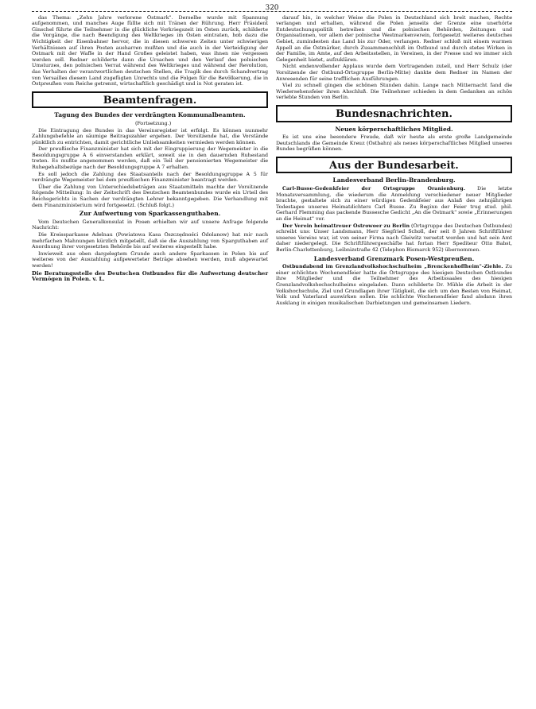320
das Thema: „Zehn Jahre verlorene Ostmark". Derselbe wurde mit Spannung aufgenommen, und manches Auge füllte sich mit Tränen der Rührung. Herr Präsident Ginschel führte die Teilnehmer in die glückliche Vorkriegszeit im Osten zurück, schilderte die Vorgänge, die nach Beendigung des Weltkrieges im Osten eintraten, hob dazu die Wichtigkeit der Eisenbahner hervor, die in diesen schweren Zeiten unter schwierigen Verhältnissen auf ihren Posten ausharren mußten und die auch in der Verteidigung der Ostmark mit der Waffe in der Hand Großes geleistet haben, was ihnen nie vergessen werden soll. Redner schilderte dann die Ursachen und den Verlauf des polnischen Umsturzes, den polnischen Verrat während des Weltkrieges und während der Revolution, das Verhalten der verantwortlichen deutschen Stellen, die Tragik des durch Schandvertrag von Versailles diesem Land zugefügten Unrechts und die Folgen für die Bevölkerung, die in Ostpreußen vom Reiche getrennt, wirtschaftlich geschädigt und in Not geraten ist.
Beamtenfragen.
Tagung des Bundes der verdrängten Kommunalbeamten.
(Fortsetzung.)
Die Eintragung des Bundes in das Vereinsregister ist erfolgt. Es können nunmehr Zahlungsbefehle an säumige Beitragszahler ergehen. Der Vorsitzende hat, die Vorstände pünktlich zu entrichten, damit gerichtliche Unliebsamkeiten vermieden werden können.
Der preußische Finanzminister hat sich mit der Eingruppierung der Wegemeister in die Besoldungsgruppe A 6 einverstanden erklärt, soweit sie in den dauernden Ruhestand treten. Es mußte angenommen werden, daß ein Teil der pensionierten Wegemeister die Ruhegehaltsbezüge nach der Besoldungsgruppe A 7 erhalten.
Es soll jedoch die Zahlung des Staatsanteils nach der Besoldungsgruppe A 5 für verdrängte Wegemeister bei dem preußischen Finanzminister beantragt werden.
Über die Zahlung von Unterschiedsbeträgen aus Staatsmitteln machte der Vorsitzende folgende Mitteilung: In der Zeitschrift des Deutschen Beamtenbundes wurde ein Urteil des Reichsgerichts in Sachen der verdrängten Lehrer bekanntgegeben. Die Verhandlung mit dem Finanzministerium wird fortgesetzt. (Schluß folgt.)
Zur Aufwertung von Sparkassenguthaben.
Vom Deutschen Generalkonsulat in Posen erhielten wir auf unsere Anfrage folgende Nachricht:
Die Kreissparkasse Adelnau (Powiatowa Kasa Oszczędności Odolanow) hat mir nach mehrfachen Mahnungen kürzlich mitgeteilt, daß sie die Auszahlung von Sparguthaben auf Anordnung ihrer vorgesetzten Behörde bis auf weiteres eingestellt habe.
Inwieweit aus oben dargelegtem Grunde auch andere Sparkassen in Polen bis auf weiteres von der Auszahlung aufgewerteter Beträge absehen werden, muß abgewartet werden!
Die Beratungsstelle des Deutschen Ostbundes für die Aufwertung deutscher Vermögen in Polen. v. L.
darauf hin, in welcher Weise die Polen in Deutschland sich breit machen, Rechte verlangen und erhalten, während die Polen jenseits der Grenze eine unerhörte Entdeutschungspolitik betreiben und die polnischen Behörden, Zeitungen und Organisationen, vor allem der polnische Westmarkenverein, fortgesetzt weiteres deutsches Gebiet, zumindesten das Land bis zur Oder, verlangen. Redner schloß mit einem warmen Appell an die Ostmärker, durch Zusammenschluß im Ostbund und durch stetes Wirken in der Familie, im Amte, auf den Arbeitsstellen, in Vereinen, in der Presse und wo immer sich Gelegenheit bietet, aufzuklären.
Nicht endenwollender Applaus wurde dem Vortragenden zuteil, und Herr Schulz (der Vorsitzende der Ostbund-Ortsgruppe Berlin-Mitte) dankte dem Redner im Namen der Anwesenden für seine trefflichen Ausführungen.
Viel zu schnell gingen die schönen Stunden dahin. Lange nach Mitternacht fand die Wiedersehensfeier ihren Abschluß. Die Teilnehmer schieden in dem Gedanken an schön verlebte Stunden von Berlin.
Bundesnachrichten.
Neues körperschaftliches Mitglied.
Es ist uns eine besondere Freude, daß wir heute als erste große Landgemeinde Deutschlands die Gemeinde Kreuz (Ostbahn) als neues körperschaftliches Mitglied unseres Bundes begrüßen können.
Aus der Bundesarbeit.
Landesverband Berlin-Brandenburg.
Carl-Busse-Gedenkfeier der Ortsgruppe Oranienburg. Die letzte Monatsversammlung, die wiederum die Anmeldung verschiedener neuer Mitglieder brachte, gestaltete sich zu einer würdigen Gedenkfeier aus Anlaß des zehnjährigen Todestages unseres Heimatdichters Carl Busse. Zu Beginn der Feier trug stud. phil. Gerhard Flemming das packende Bussesche Gedicht „An die Ostmark" sowie „Erinnerungen an die Heimat" vor.
Der Verein heimattreuer Ostrowoer zu Berlin (Ortsgruppe des Deutschen Ostbundes) schreibt uns: Unser Landsmann, Herr Siegfried Scholl, der seit 8 Jahren Schriftführer unseres Vereins war, ist von seiner Firma nach Gleiwitz versetzt worden und hat sein Amt daher niedergelegt. Die Schriftführergeschäfte hat fortan Herr Spediteur Otto Babst, Berlin-Charlottenburg, Leibnizstraße 42 (Telephon Bismarck 952) übernommen.
Landesverband Grenzmark Posen-Westpreußen.
Ostbundabend im Grenzlandvolkshochschulheim „Brenckenhoffheim"-Ziehle. Zu einer schlichten Wochenendfeier hatte die Ortsgruppe des hiesigen Deutschen Ostbundes ihre Mitglieder und die Teilnehmer des Arbeitssaales des hiesigen Grenzlandvolkshochschulheims eingeladen. Dann schilderte Dr. Mühle die Arbeit in der Volkshochschule, Ziel und Grundlagen ihrer Tätigkeit, die sich um den Besten von Heimat, Volk und Vaterland auswirken sollen. Die schlichte Wochenendfeier fand alsdann ihren Ausklang in einigen musikalischen Darbietungen und gemeinsamen Liedern.